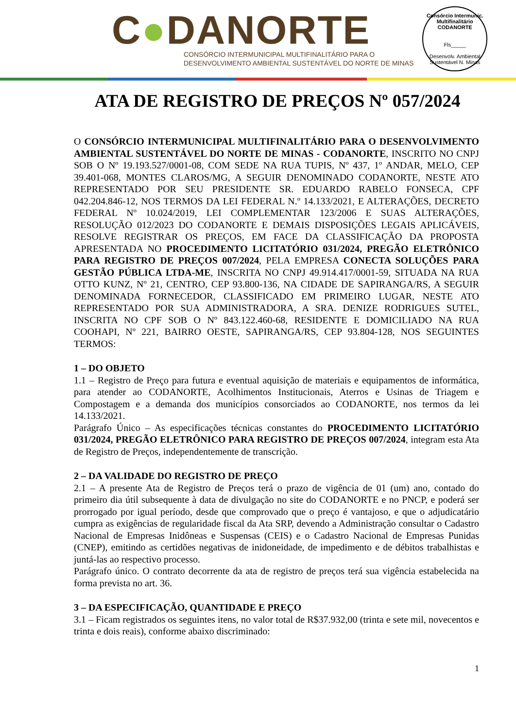C●DANORTE
CONSÓRCIO INTERMUNICIPAL MULTIFINALITÁRIO PARA O
DESENVOLVIMENTO AMBIENTAL SUSTENTÁVEL DO NORTE DE MINAS
Consórcio Intermunic. Multifinalitário CODANORTE
Fls_____
Desenvolv. Ambiental Sustentável N. Minas
ATA DE REGISTRO DE PREÇOS Nº 057/2024
O CONSÓRCIO INTERMUNICIPAL MULTIFINALITÁRIO PARA O DESENVOLVIMENTO AMBIENTAL SUSTENTÁVEL DO NORTE DE MINAS - CODANORTE, INSCRITO NO CNPJ SOB O Nº 19.193.527/0001-08, COM SEDE NA RUA TUPIS, Nº 437, 1º ANDAR, MELO, CEP 39.401-068, MONTES CLAROS/MG, A SEGUIR DENOMINADO CODANORTE, NESTE ATO REPRESENTADO POR SEU PRESIDENTE SR. EDUARDO RABELO FONSECA, CPF 042.204.846-12, NOS TERMOS DA LEI FEDERAL N.º 14.133/2021, E ALTERAÇÕES, DECRETO FEDERAL Nº 10.024/2019, LEI COMPLEMENTAR 123/2006 E SUAS ALTERAÇÕES, RESOLUÇÃO 012/2023 DO CODANORTE E DEMAIS DISPOSIÇÕES LEGAIS APLICÁVEIS, RESOLVE REGISTRAR OS PREÇOS, EM FACE DA CLASSIFICAÇÃO DA PROPOSTA APRESENTADA NO PROCEDIMENTO LICITATÓRIO 031/2024, PREGÃO ELETRÔNICO PARA REGISTRO DE PREÇOS 007/2024, PELA EMPRESA CONECTA SOLUÇÕES PARA GESTÃO PÚBLICA LTDA-ME, INSCRITA NO CNPJ 49.914.417/0001-59, SITUADA NA RUA OTTO KUNZ, Nº 21, CENTRO, CEP 93.800-136, NA CIDADE DE SAPIRANGA/RS, A SEGUIR DENOMINADA FORNECEDOR, CLASSIFICADO EM PRIMEIRO LUGAR, NESTE ATO REPRESENTADO POR SUA ADMINISTRADORA, A SRA. DENIZE RODRIGUES SUTEL, INSCRITA NO CPF SOB O Nº 843.122.460-68, RESIDENTE E DOMICILIADO NA RUA COOHAPI, Nº 221, BAIRRO OESTE, SAPIRANGA/RS, CEP 93.804-128, NOS SEGUINTES TERMOS:
1 – DO OBJETO
1.1 – Registro de Preço para futura e eventual aquisição de materiais e equipamentos de informática, para atender ao CODANORTE, Acolhimentos Institucionais, Aterros e Usinas de Triagem e Compostagem e a demanda dos municípios consorciados ao CODANORTE, nos termos da lei 14.133/2021.
Parágrafo Único – As especificações técnicas constantes do PROCEDIMENTO LICITATÓRIO 031/2024, PREGÃO ELETRÔNICO PARA REGISTRO DE PREÇOS 007/2024, integram esta Ata de Registro de Preços, independentemente de transcrição.
2 – DA VALIDADE DO REGISTRO DE PREÇO
2.1 – A presente Ata de Registro de Preços terá o prazo de vigência de 01 (um) ano, contado do primeiro dia útil subsequente à data de divulgação no site do CODANORTE e no PNCP, e poderá ser prorrogado por igual período, desde que comprovado que o preço é vantajoso, e que o adjudicatário cumpra as exigências de regularidade fiscal da Ata SRP, devendo a Administração consultar o Cadastro Nacional de Empresas Inidôneas e Suspensas (CEIS) e o Cadastro Nacional de Empresas Punidas (CNEP), emitindo as certidões negativas de inidoneidade, de impedimento e de débitos trabalhistas e juntá-las ao respectivo processo.
Parágrafo único. O contrato decorrente da ata de registro de preços terá sua vigência estabelecida na forma prevista no art. 36.
3 – DA ESPECIFICAÇÃO, QUANTIDADE E PREÇO
3.1 – Ficam registrados os seguintes itens, no valor total de R$37.932,00 (trinta e sete mil, novecentos e trinta e dois reais), conforme abaixo discriminado:
1